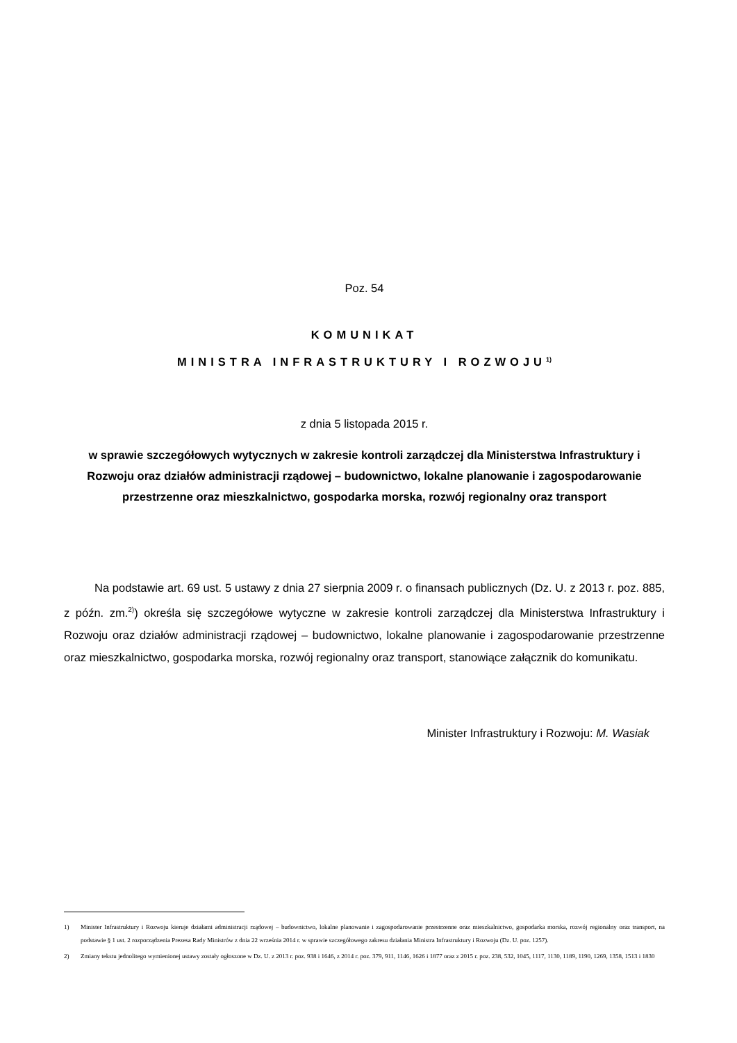Poz. 54
KOMUNIKAT
MINISTRA INFRASTRUKTURY I ROZWOJU<sup>1)</sup>
z dnia 5 listopada 2015 r.
w sprawie szczegółowych wytycznych w zakresie kontroli zarządczej dla Ministerstwa Infrastruktury i Rozwoju oraz działów administracji rządowej – budownictwo, lokalne planowanie i zagospodarowanie przestrzenne oraz mieszkalnictwo, gospodarka morska, rozwój regionalny oraz transport
Na podstawie art. 69 ust. 5 ustawy z dnia 27 sierpnia 2009 r. o finansach publicznych (Dz. U. z 2013 r. poz. 885, z późn. zm.<sup>2)</sup>) określa się szczegółowe wytyczne w zakresie kontroli zarządczej dla Ministerstwa Infrastruktury i Rozwoju oraz działów administracji rządowej – budownictwo, lokalne planowanie i zagospodarowanie przestrzenne oraz mieszkalnictwo, gospodarka morska, rozwój regionalny oraz transport, stanowiące załącznik do komunikatu.
Minister Infrastruktury i Rozwoju: M. Wasiak
1) Minister Infrastruktury i Rozwoju kieruje działami administracji rządowej – budownictwo, lokalne planowanie i zagospodarowanie przestrzenne oraz mieszkalnictwo, gospodarka morska, rozwój regionalny oraz transport, na podstawie § 1 ust. 2 rozporządzenia Prezesa Rady Ministrów z dnia 22 września 2014 r. w sprawie szczegółowego zakresu działania Ministra Infrastruktury i Rozwoju (Dz. U. poz. 1257).
2) Zmiany tekstu jednolitego wymienionej ustawy zostały ogłoszone w Dz. U. z 2013 r. poz. 938 i 1646, z 2014 r. poz. 379, 911, 1146, 1626 i 1877 oraz z 2015 r. poz. 238, 532, 1045, 1117, 1130, 1189, 1190, 1269, 1358, 1513 i 1830